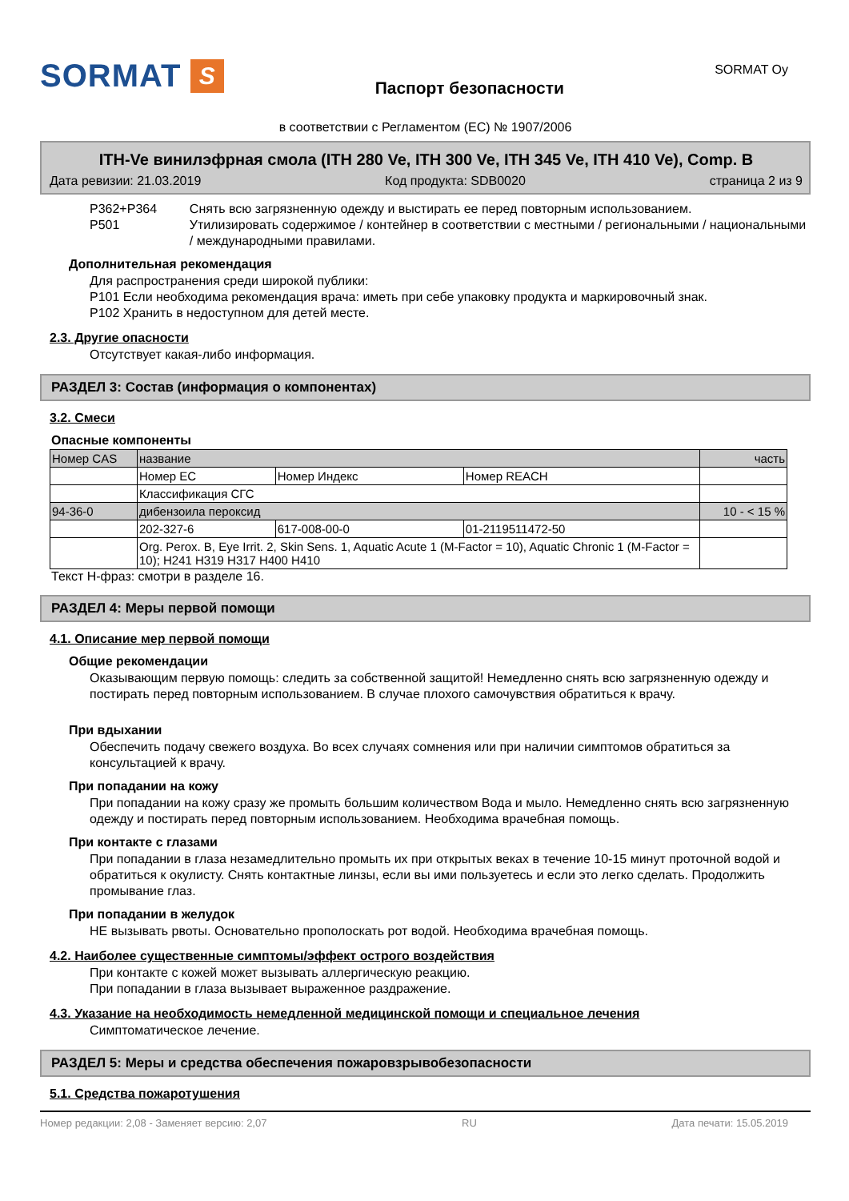SORMAT S
Паспорт безопасности
SORMAT Oy
в соответствии с Регламентом (ЕС) № 1907/2006
ITH-Ve винилэфрная смола (ITH 280 Ve, ITH 300 Ve, ITH 345 Ve, ITH 410 Ve), Comp. B
Дата ревизии: 21.03.2019 Код продукта: SDB0020 страница 2 из 9
P362+P364
P501
Снять всю загрязненную одежду и выстирать ее перед повторным использованием.
Утилизировать содержимое / контейнер в соответствии с местными / региональными / национальными / международными правилами.
Дополнительная рекомендация
Для распространения среди широкой публики:
P101 Если необходима рекомендация врача: иметь при себе упаковку продукта и маркировочный знак.
P102 Хранить в недоступном для детей месте.
2.3. Другие опасности
Отсутствует какая-либо информация.
РАЗДЕЛ 3: Состав (информация о компонентах)
3.2. Смеси
Опасные компоненты
| Номер CAS | название | | | часть |
| | Номер EC | Номер Индекс | Номер REACH | |
| | Классификация СГС | | | |
| 94-36-0 | дибензоила пероксид | | | 10 - < 15 % |
| | 202-327-6 | 617-008-00-0 | 01-2119511472-50 | |
| | Org. Perox. B, Eye Irrit. 2, Skin Sens. 1, Aquatic Acute 1 (M-Factor = 10), Aquatic Chronic 1 (M-Factor = 10); H241 H319 H317 H400 H410 | | | |
Текст Н-фраз: смотри в разделе 16.
РАЗДЕЛ 4: Меры первой помощи
4.1. Описание мер первой помощи
Общие рекомендации
Оказывающим первую помощь: следить за собственной защитой! Немедленно снять всю загрязненную одежду и постирать перед повторным использованием. В случае плохого самочувствия обратиться к врачу.
При вдыхании
Обеспечить подачу свежего воздуха. Во всех случаях сомнения или при наличии симптомов обратиться за консультацией к врачу.
При попадании на кожу
При попадании на кожу сразу же промыть большим количеством Вода и мыло. Немедленно снять всю загрязненную одежду и постирать перед повторным использованием. Необходима врачебная помощь.
При контакте с глазами
При попадании в глаза незамедлительно промыть их при открытых веках в течение 10-15 минут проточной водой и обратиться к окулисту. Снять контактные линзы, если вы ими пользуетесь и если это легко сделать. Продолжить промывание глаз.
При попадании в желудок
НЕ вызывать рвоты. Основательно прополоскать рот водой. Необходима врачебная помощь.
4.2. Наиболее существенные симптомы/эффект острого воздействия
При контакте с кожей может вызывать аллергическую реакцию.
При попадании в глаза вызывает выраженное раздражение.
4.3. Указание на необходимость немедленной медицинской помощи и специальное лечения
Симптоматическое лечение.
РАЗДЕЛ 5: Меры и средства обеспечения пожаровзрывобезопасности
5.1. Средства пожаротушения
Номер редакции: 2,08 - Заменяет версию: 2,07 RU Дата печати: 15.05.2019